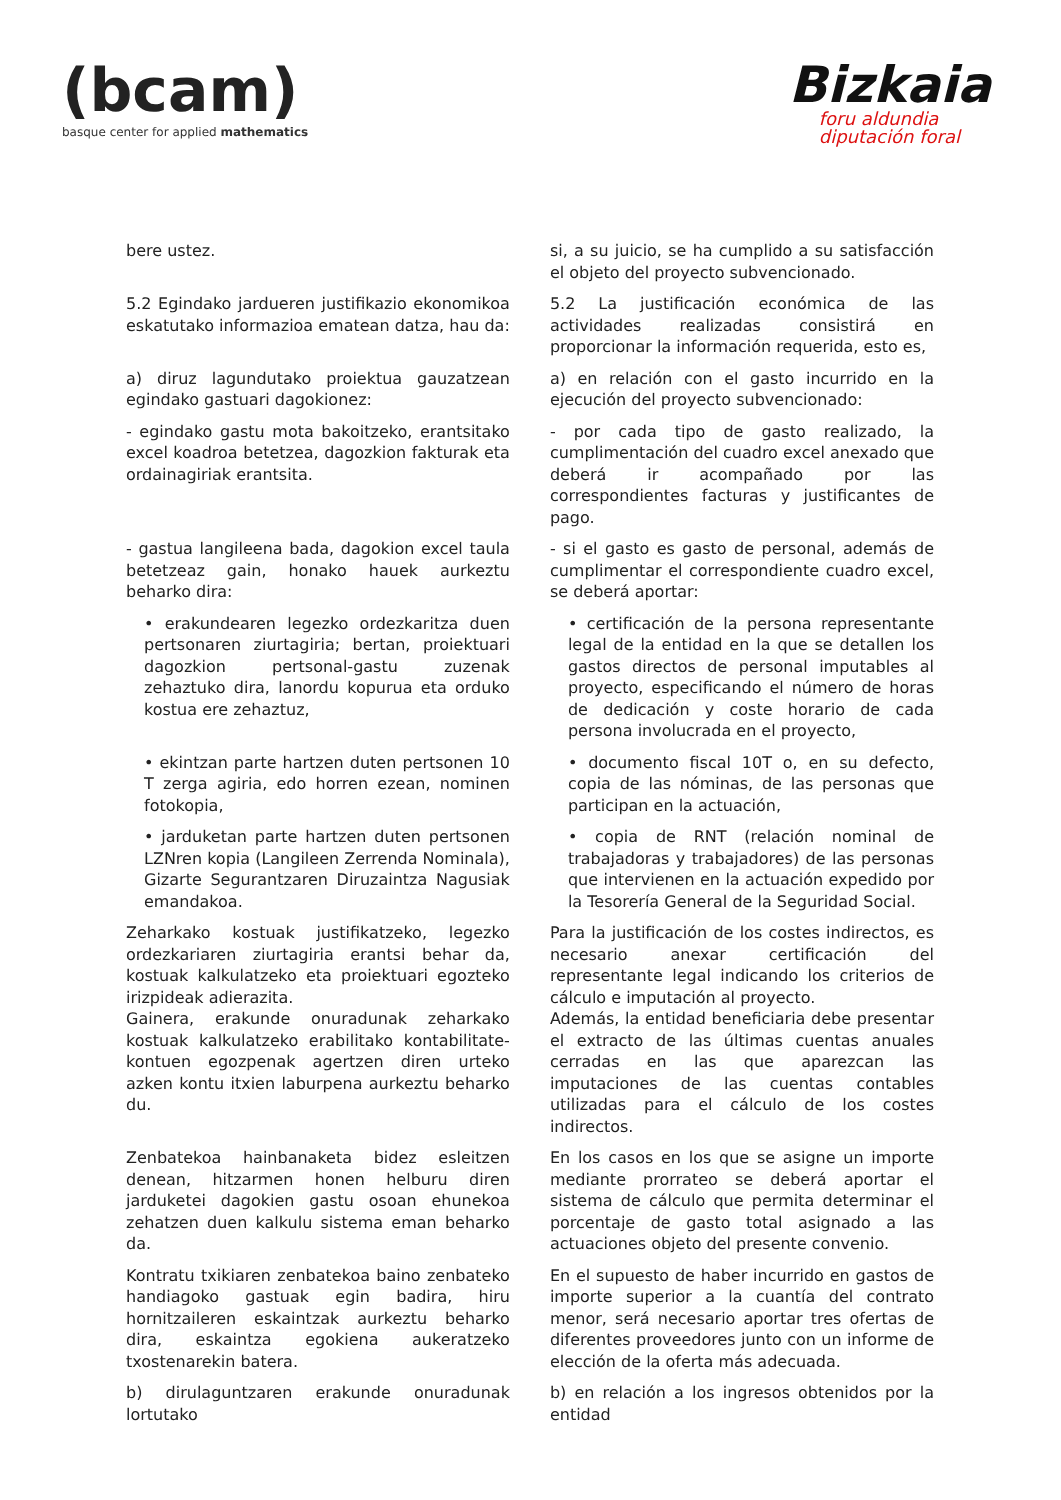(bcam)
basque center for applied mathematics
Bizkaia
foru aldundia
diputación foral
| bere ustez. | si, a su juicio, se ha cumplido a su satisfacción el objeto del proyecto subvencionado. |
| 5.2 Egindako jardueren justifikazio ekonomikoa eskatutako informazioa ematean datza, hau da: | 5.2 La justificación económica de las actividades realizadas consistirá en proporcionar la información requerida, esto es, |
| a) diruz lagundutako proiektua gauzatzean egindako gastuari dagokionez: | a) en relación con el gasto incurrido en la ejecución del proyecto subvencionado: |
| - egindako gastu mota bakoitzeko, erantsitako excel koadroa betetzea, dagozkion fakturak eta ordainagiriak erantsita. | - por cada tipo de gasto realizado, la cumplimentación del cuadro excel anexado que deberá ir acompañado por las correspondientes facturas y justificantes de pago. |
| - gastua langileena bada, dagokion excel taula betetzeaz gain, honako hauek aurkeztu beharko dira: | - si el gasto es gasto de personal, además de cumplimentar el correspondiente cuadro excel, se deberá aportar: |
| • erakundearen legezko ordezkaritza duen pertsonaren ziurtagiria; bertan, proiektuari dagozkion pertsonal-gastu zuzenak zehaztuko dira, lanordu kopurua eta orduko kostua ere zehaztuz, | • certificación de la persona representante legal de la entidad en la que se detallen los gastos directos de personal imputables al proyecto, especificando el número de horas de dedicación y coste horario de cada persona involucrada en el proyecto, |
| • ekintzan parte hartzen duten pertsonen 10 T zerga agiria, edo horren ezean, nominen fotokopia, | • documento fiscal 10T o, en su defecto, copia de las nóminas, de las personas que participan en la actuación, |
| • jarduketan parte hartzen duten pertsonen LZNren kopia (Langileen Zerrenda Nominala), Gizarte Segurantzaren Diruzaintza Nagusiak emandakoa. | • copia de RNT (relación nominal de trabajadoras y trabajadores) de las personas que intervienen en la actuación expedido por la Tesorería General de la Seguridad Social. |
| Zeharkako kostuak justifikatzeko, legezko ordezkariaren ziurtagiria erantsi behar da, kostuak kalkulatzeko eta proiektuari egozteko irizpideak adierazita. Gainera, erakunde onuradunak zeharkako kostuak kalkulatzeko erabilitako kontabilitate-kontuen egozpenak agertzen diren urteko azken kontu itxien laburpena aurkeztu beharko du. | Para la justificación de los costes indirectos, es necesario anexar certificación del representante legal indicando los criterios de cálculo e imputación al proyecto. Además, la entidad beneficiaria debe presentar el extracto de las últimas cuentas anuales cerradas en las que aparezcan las imputaciones de las cuentas contables utilizadas para el cálculo de los costes indirectos. |
| Zenbatekoa hainbanaketa bidez esleitzen denean, hitzarmen honen helburu diren jarduketei dagokien gastu osoan ehunekoa zehatzen duen kalkulu sistema eman beharko da. | En los casos en los que se asigne un importe mediante prorrateo se deberá aportar el sistema de cálculo que permita determinar el porcentaje de gasto total asignado a las actuaciones objeto del presente convenio. |
| Kontratu txikiaren zenbatekoa baino zenbateko handiagoko gastuak egin badira, hiru hornitzaileren eskaintzak aurkeztu beharko dira, eskaintza egokiena aukeratzeko txostenarekin batera. | En el supuesto de haber incurrido en gastos de importe superior a la cuantía del contrato menor, será necesario aportar tres ofertas de diferentes proveedores junto con un informe de elección de la oferta más adecuada. |
| b) dirulaguntzaren erakunde onuradunak lortutako | b) en relación a los ingresos obtenidos por la entidad |